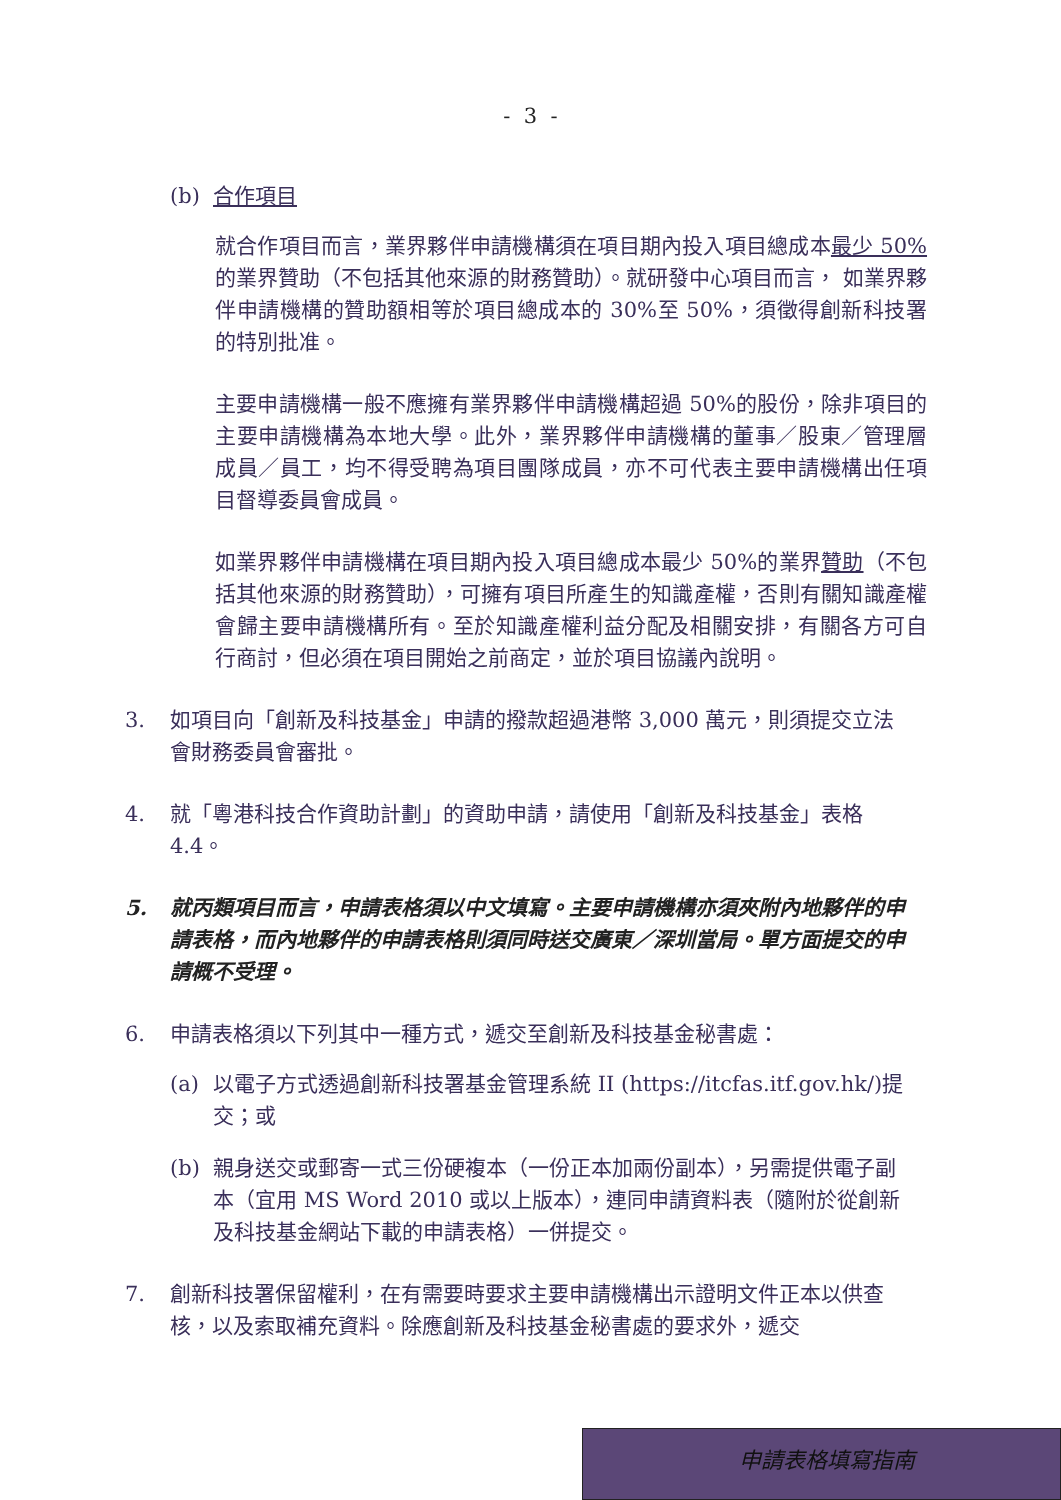- 3 -
(b) 合作項目
就合作項目而言，業界夥伴申請機構須在項目期內投入項目總成本最少 50% 的業界贊助（不包括其他來源的財務贊助）。就研發中心項目而言， 如業界夥伴申請機構的贊助額相等於項目總成本的 30%至 50%，須徵得創新科技署的特別批准。
主要申請機構一般不應擁有業界夥伴申請機構超過 50%的股份，除非項目的主要申請機構為本地大學。此外，業界夥伴申請機構的董事／股東／管理層成員／員工，均不得受聘為項目團隊成員，亦不可代表主要申請機構出任項目督導委員會成員。
如業界夥伴申請機構在項目期內投入項目總成本最少 50%的業界贊助（不包括其他來源的財務贊助），可擁有項目所產生的知識產權，否則有關知識產權會歸主要申請機構所有。至於知識產權利益分配及相關安排，有關各方可自行商討，但必須在項目開始之前商定，並於項目協議內說明。
3. 如項目向「創新及科技基金」申請的撥款超過港幣 3,000 萬元，則須提交立法會財務委員會審批。
4. 就「粵港科技合作資助計劃」的資助申請，請使用「創新及科技基金」表格 4.4。
5. 就丙類項目而言，申請表格須以中文填寫。主要申請機構亦須夾附內地夥伴的申請表格，而內地夥伴的申請表格則須同時送交廣東／深圳當局。單方面提交的申請概不受理。
6. 申請表格須以下列其中一種方式，遞交至創新及科技基金秘書處：
(a) 以電子方式透過創新科技署基金管理系統 II (https://itcfas.itf.gov.hk/)提交；或
(b) 親身送交或郵寄一式三份硬複本（一份正本加兩份副本），另需提供電子副本（宜用 MS Word 2010 或以上版本），連同申請資料表（隨附於從創新及科技基金網站下載的申請表格）一併提交。
7. 創新科技署保留權利，在有需要時要求主要申請機構出示證明文件正本以供查核，以及索取補充資料。除應創新及科技基金秘書處的要求外，遞交
申請表格填寫指南